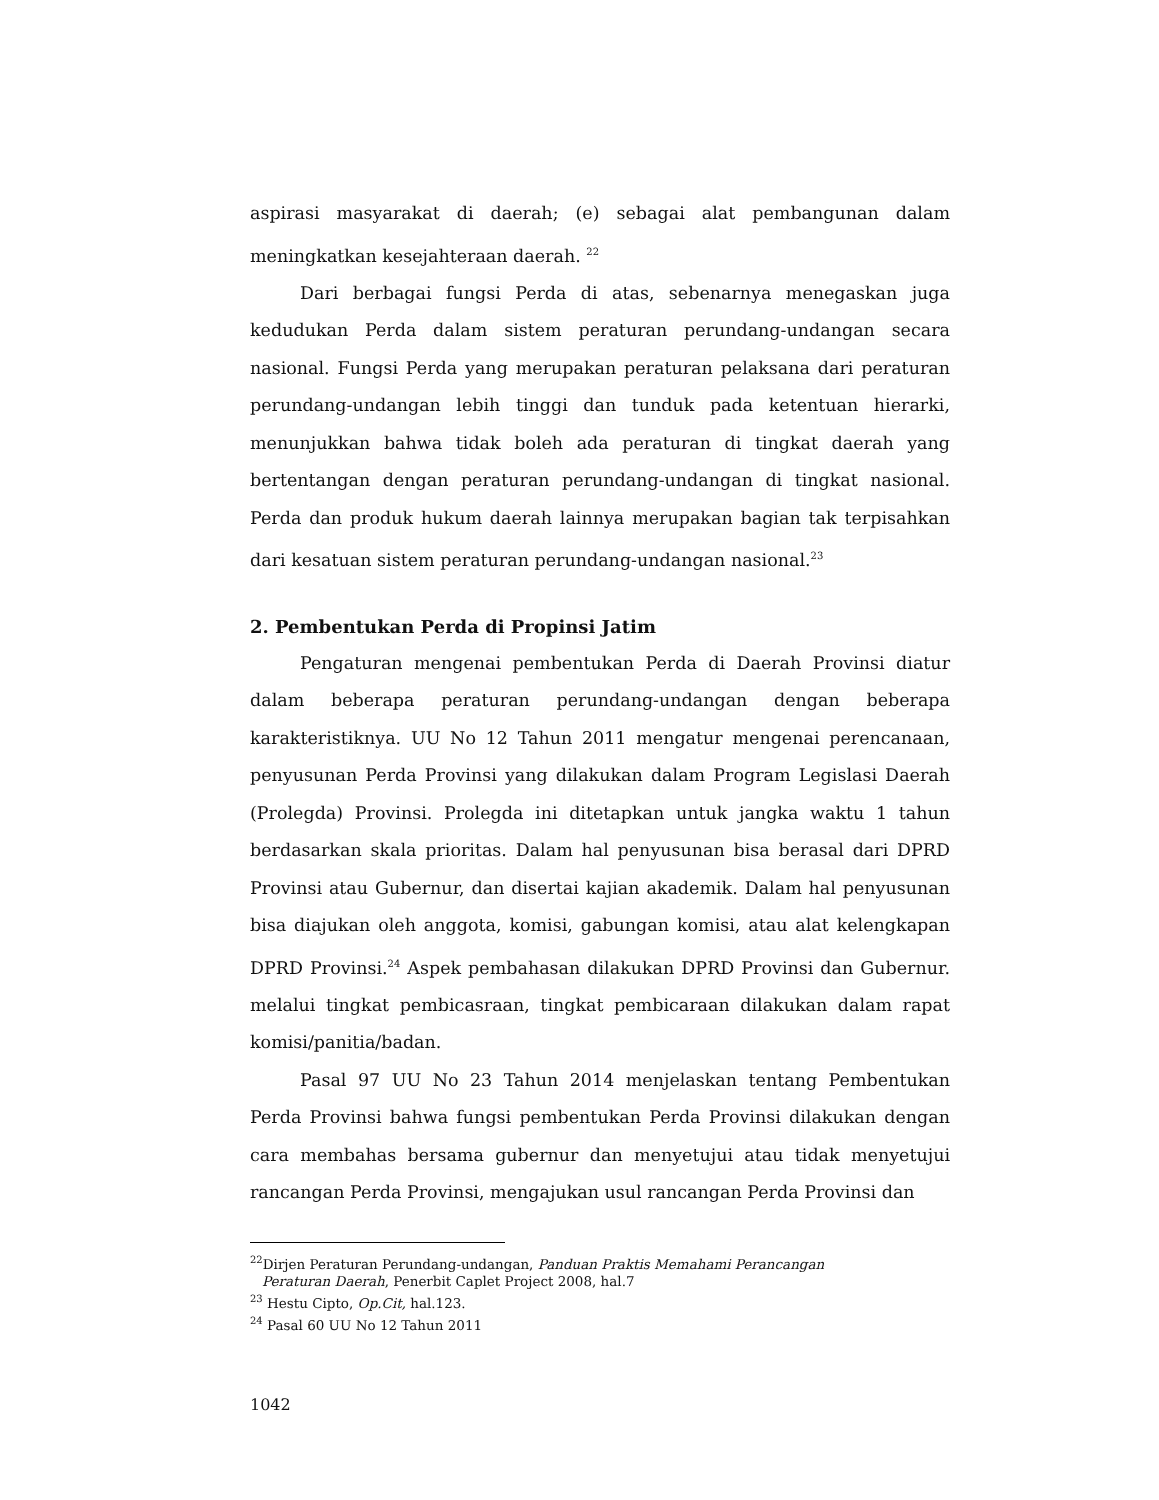aspirasi masyarakat di daerah; (e) sebagai alat pembangunan dalam meningkatkan kesejahteraan daerah. <sup>22</sup>
Dari berbagai fungsi Perda di atas, sebenarnya menegaskan juga kedudukan Perda dalam sistem peraturan perundang-undangan secara nasional. Fungsi Perda yang merupakan peraturan pelaksana dari peraturan perundang-undangan lebih tinggi dan tunduk pada ketentuan hierarki, menunjukkan bahwa tidak boleh ada peraturan di tingkat daerah yang bertentangan dengan peraturan perundang-undangan di tingkat nasional. Perda dan produk hukum daerah lainnya merupakan bagian tak terpisahkan dari kesatuan sistem peraturan perundang-undangan nasional.<sup>23</sup>
2. Pembentukan Perda di Propinsi Jatim
Pengaturan mengenai pembentukan Perda di Daerah Provinsi diatur dalam beberapa peraturan perundang-undangan dengan beberapa karakteristiknya. UU No 12 Tahun 2011 mengatur mengenai perencanaan, penyusunan Perda Provinsi yang dilakukan dalam Program Legislasi Daerah (Prolegda) Provinsi. Prolegda ini ditetapkan untuk jangka waktu 1 tahun berdasarkan skala prioritas. Dalam hal penyusunan bisa berasal dari DPRD Provinsi atau Gubernur, dan disertai kajian akademik. Dalam hal penyusunan bisa diajukan oleh anggota, komisi, gabungan komisi, atau alat kelengkapan DPRD Provinsi.<sup>24</sup> Aspek pembahasan dilakukan DPRD Provinsi dan Gubernur. melalui tingkat pembicasraan, tingkat pembicaraan dilakukan dalam rapat komisi/panitia/badan.
Pasal 97 UU No 23 Tahun 2014 menjelaskan tentang Pembentukan Perda Provinsi bahwa fungsi pembentukan Perda Provinsi dilakukan dengan cara membahas bersama gubernur dan menyetujui atau tidak menyetujui rancangan Perda Provinsi, mengajukan usul rancangan Perda Provinsi dan
<sup>22</sup> Dirjen Peraturan Perundang-undangan, Panduan Praktis Memahami Perancangan
Peraturan Daerah, Penerbit Caplet Project 2008, hal.7
<sup>23</sup> Hestu Cipto, Op.Cit, hal.123.
<sup>24</sup> Pasal 60 UU No 12 Tahun 2011
1042